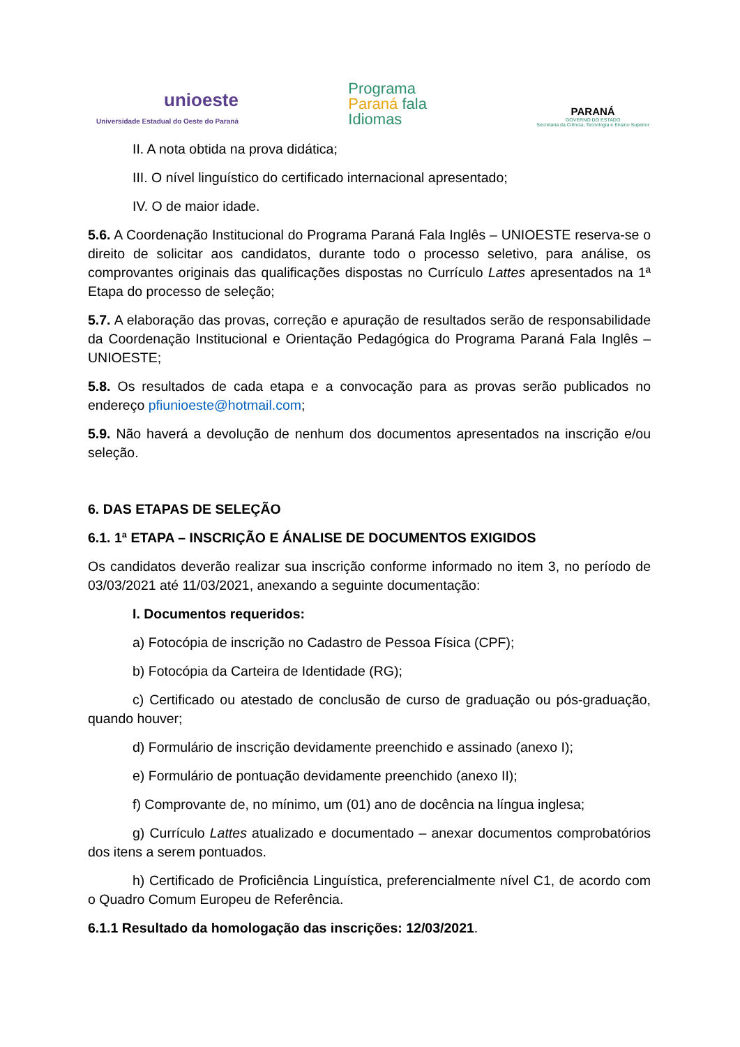unioeste
Universidade Estadual do Oeste do Paraná
Programa
Paraná fala
Idiomas
PARANÁ
GOVERNO DO ESTADO
Secretaria da Ciência, Tecnologia e Ensino Superior
II. A nota obtida na prova didática;
III. O nível linguístico do certificado internacional apresentado;
IV. O de maior idade.
5.6. A Coordenação Institucional do Programa Paraná Fala Inglês – UNIOESTE reserva-se o direito de solicitar aos candidatos, durante todo o processo seletivo, para análise, os comprovantes originais das qualificações dispostas no Currículo Lattes apresentados na 1ª Etapa do processo de seleção;
5.7. A elaboração das provas, correção e apuração de resultados serão de responsabilidade da Coordenação Institucional e Orientação Pedagógica do Programa Paraná Fala Inglês – UNIOESTE;
5.8. Os resultados de cada etapa e a convocação para as provas serão publicados no endereço pfiunioeste@hotmail.com;
5.9. Não haverá a devolução de nenhum dos documentos apresentados na inscrição e/ou seleção.
6. DAS ETAPAS DE SELEÇÃO
6.1. 1ª ETAPA – INSCRIÇÃO E ÁNALISE DE DOCUMENTOS EXIGIDOS
Os candidatos deverão realizar sua inscrição conforme informado no item 3, no período de 03/03/2021 até 11/03/2021, anexando a seguinte documentação:
I. Documentos requeridos:
a) Fotocópia de inscrição no Cadastro de Pessoa Física (CPF);
b) Fotocópia da Carteira de Identidade (RG);
c) Certificado ou atestado de conclusão de curso de graduação ou pós-graduação, quando houver;
d) Formulário de inscrição devidamente preenchido e assinado (anexo I);
e) Formulário de pontuação devidamente preenchido (anexo II);
f) Comprovante de, no mínimo, um (01) ano de docência na língua inglesa;
g) Currículo Lattes atualizado e documentado – anexar documentos comprobatórios dos itens a serem pontuados.
h) Certificado de Proficiência Linguística, preferencialmente nível C1, de acordo com o Quadro Comum Europeu de Referência.
6.1.1 Resultado da homologação das inscrições: 12/03/2021.